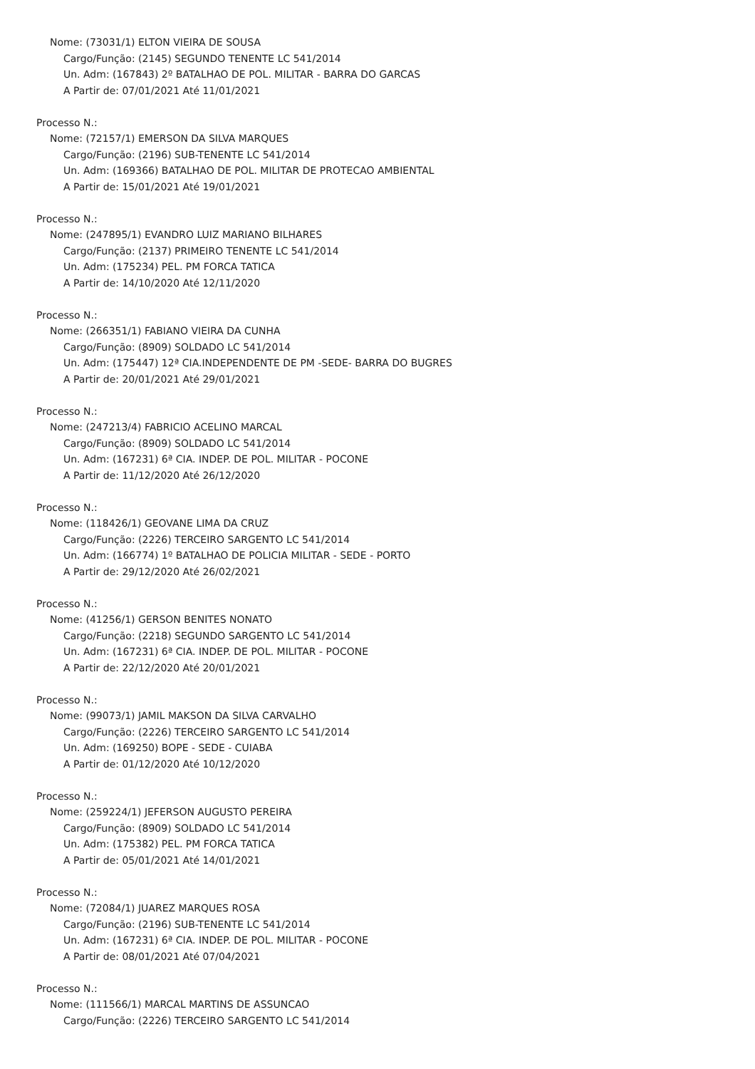Nome: (73031/1) ELTON VIEIRA DE SOUSA
Cargo/Função: (2145) SEGUNDO TENENTE LC 541/2014
Un. Adm: (167843) 2º BATALHAO DE POL. MILITAR - BARRA DO GARCAS
A Partir de: 07/01/2021 Até 11/01/2021
Processo N.:
Nome: (72157/1) EMERSON DA SILVA MARQUES
Cargo/Função: (2196) SUB-TENENTE LC 541/2014
Un. Adm: (169366) BATALHAO DE POL. MILITAR DE PROTECAO AMBIENTAL
A Partir de: 15/01/2021 Até 19/01/2021
Processo N.:
Nome: (247895/1) EVANDRO LUIZ MARIANO BILHARES
Cargo/Função: (2137) PRIMEIRO TENENTE LC 541/2014
Un. Adm: (175234) PEL. PM FORCA TATICA
A Partir de: 14/10/2020 Até 12/11/2020
Processo N.:
Nome: (266351/1) FABIANO VIEIRA DA CUNHA
Cargo/Função: (8909) SOLDADO LC 541/2014
Un. Adm: (175447) 12ª CIA.INDEPENDENTE DE PM -SEDE- BARRA DO BUGRES
A Partir de: 20/01/2021 Até 29/01/2021
Processo N.:
Nome: (247213/4) FABRICIO ACELINO MARCAL
Cargo/Função: (8909) SOLDADO LC 541/2014
Un. Adm: (167231) 6ª CIA. INDEP. DE POL. MILITAR - POCONE
A Partir de: 11/12/2020 Até 26/12/2020
Processo N.:
Nome: (118426/1) GEOVANE LIMA DA CRUZ
Cargo/Função: (2226) TERCEIRO SARGENTO LC 541/2014
Un. Adm: (166774) 1º BATALHAO DE POLICIA MILITAR - SEDE - PORTO
A Partir de: 29/12/2020 Até 26/02/2021
Processo N.:
Nome: (41256/1) GERSON BENITES NONATO
Cargo/Função: (2218) SEGUNDO SARGENTO LC 541/2014
Un. Adm: (167231) 6ª CIA. INDEP. DE POL. MILITAR - POCONE
A Partir de: 22/12/2020 Até 20/01/2021
Processo N.:
Nome: (99073/1) JAMIL MAKSON DA SILVA CARVALHO
Cargo/Função: (2226) TERCEIRO SARGENTO LC 541/2014
Un. Adm: (169250) BOPE - SEDE - CUIABA
A Partir de: 01/12/2020 Até 10/12/2020
Processo N.:
Nome: (259224/1) JEFERSON AUGUSTO PEREIRA
Cargo/Função: (8909) SOLDADO LC 541/2014
Un. Adm: (175382) PEL. PM FORCA TATICA
A Partir de: 05/01/2021 Até 14/01/2021
Processo N.:
Nome: (72084/1) JUAREZ MARQUES ROSA
Cargo/Função: (2196) SUB-TENENTE LC 541/2014
Un. Adm: (167231) 6ª CIA. INDEP. DE POL. MILITAR - POCONE
A Partir de: 08/01/2021 Até 07/04/2021
Processo N.:
Nome: (111566/1) MARCAL MARTINS DE ASSUNCAO
Cargo/Função: (2226) TERCEIRO SARGENTO LC 541/2014